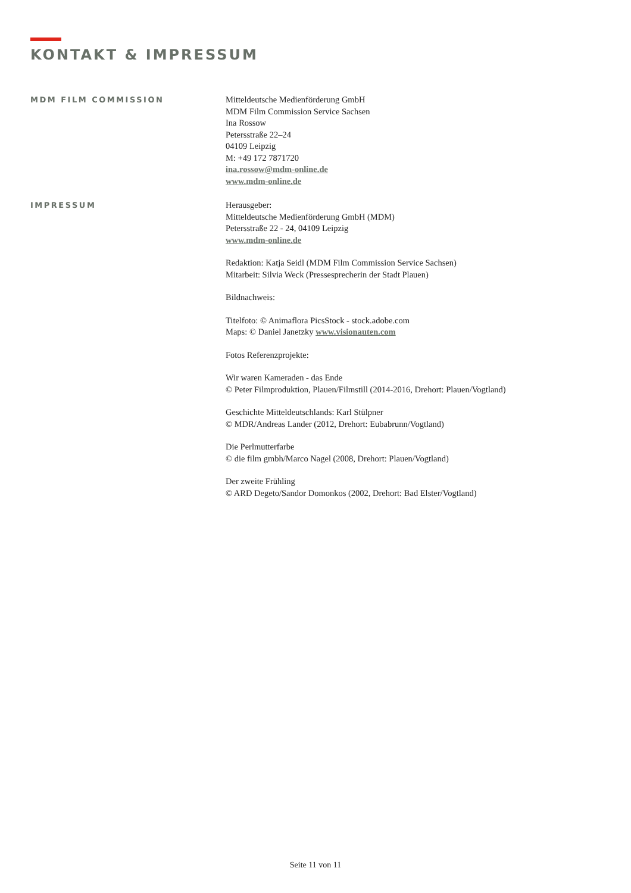KONTAKT & IMPRESSUM
MDM FILM COMMISSION
Mitteldeutsche Medienförderung GmbH
MDM Film Commission Service Sachsen
Ina Rossow
Petersstraße 22–24
04109 Leipzig
M: +49 172 7871720
ina.rossow@mdm-online.de
www.mdm-online.de
IMPRESSUM
Herausgeber:
Mitteldeutsche Medienförderung GmbH (MDM)
Petersstraße 22 - 24, 04109 Leipzig
www.mdm-online.de
Redaktion: Katja Seidl (MDM Film Commission Service Sachsen)
Mitarbeit: Silvia Weck (Pressesprecherin der Stadt Plauen)
Bildnachweis:
Titelfoto: © Animaflora PicsStock - stock.adobe.com
Maps: © Daniel Janetzky www.visionauten.com
Fotos Referenzprojekte:
Wir waren Kameraden - das Ende
© Peter Filmproduktion, Plauen/Filmstill (2014-2016, Drehort: Plauen/Vogtland)
Geschichte Mitteldeutschlands: Karl Stülpner
© MDR/Andreas Lander (2012, Drehort: Eubabrunn/Vogtland)
Die Perlmutterfarbe
© die film gmbh/Marco Nagel (2008, Drehort: Plauen/Vogtland)
Der zweite Frühling
© ARD Degeto/Sandor Domonkos (2002, Drehort: Bad Elster/Vogtland)
Seite 11 von 11